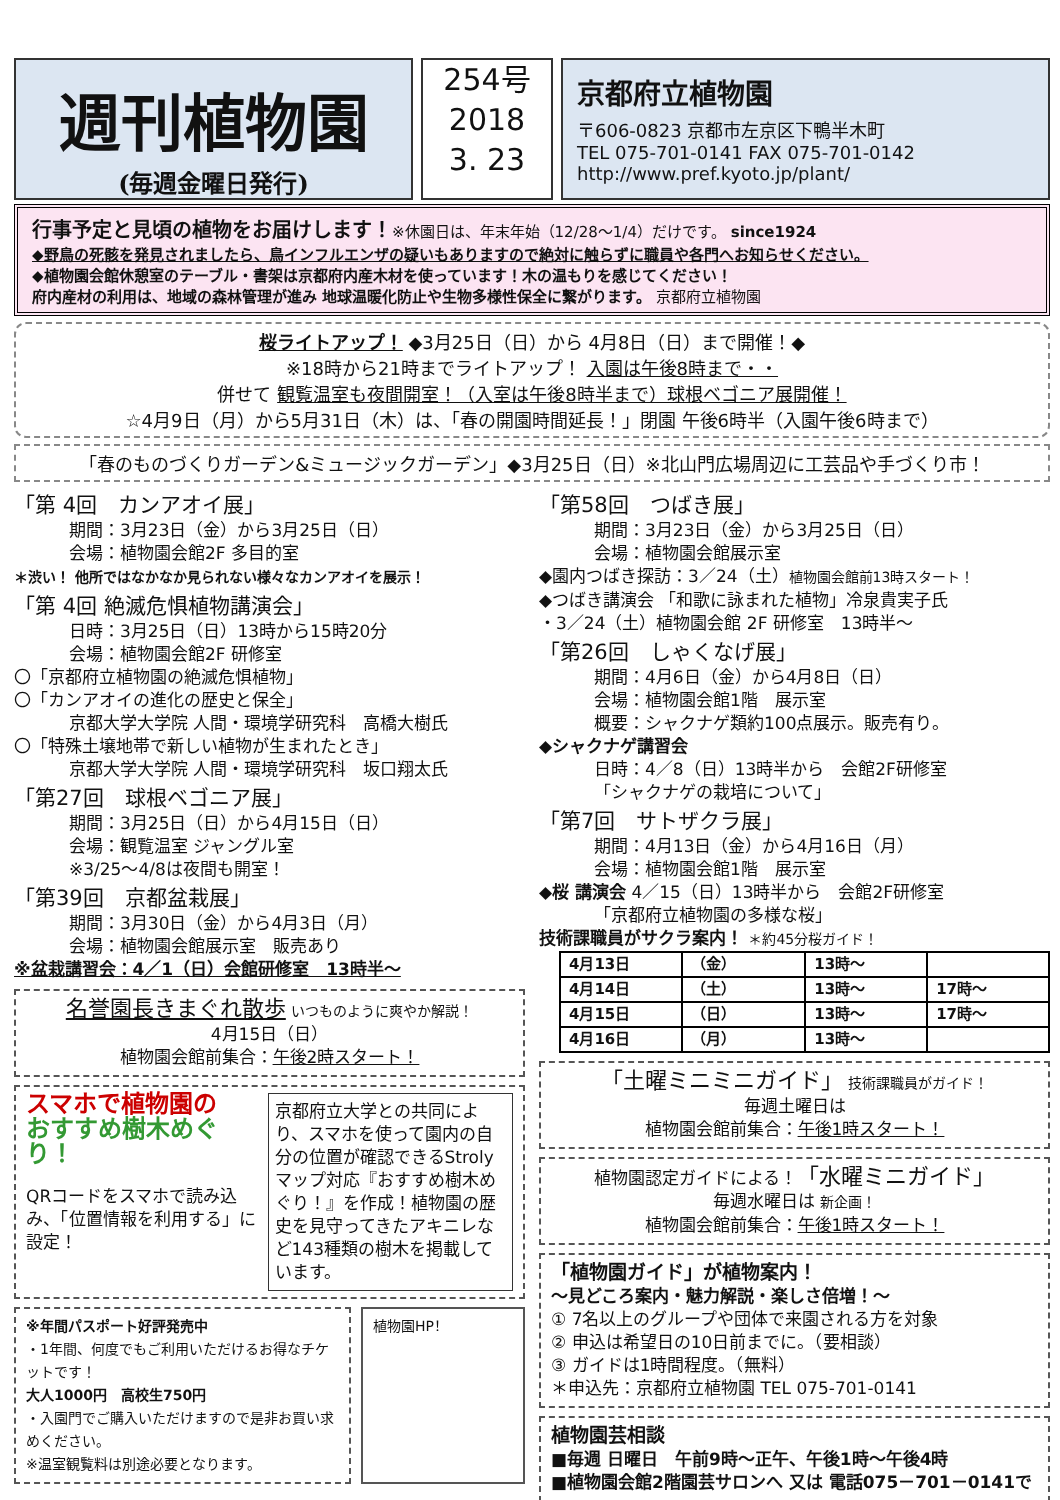週刊植物園
(毎週金曜日発行)
254号
2018
3. 23
京都府立植物園
〒606-0823 京都市左京区下鴨半木町
TEL 075-701-0141 FAX 075-701-0142
http://www.pref.kyoto.jp/plant/
行事予定と見頃の植物をお届けします！※休園日は、年末年始（12/28～1/4）だけです。 since1924
◆野鳥の死骸を発見されましたら、鳥インフルエンザの疑いもありますので絶対に触らずに職員や各門へお知らせください。
◆植物園会館休憩室のテーブル・書架は京都府内産木材を使っています！木の温もりを感じてください！
府内産材の利用は、地域の森林管理が進み 地球温暖化防止や生物多様性保全に繋がります。 京都府立植物園
桜ライトアップ！ ◆3月25日（日）から 4月8日（日）まで開催！◆
※18時から21時までライトアップ！ 入園は午後8時まで・・
併せて 観覧温室も夜間開室！（入室は午後8時半まで）球根ベゴニア展開催！
☆4月9日（月）から5月31日（木）は、「春の開園時間延長！」閉園 午後6時半（入園午後6時まで）
「春のものづくりガーデン&ミュージックガーデン」◆3月25日（日）※北山門広場周辺に工芸品や手づくり市！
「第 4回　カンアオイ展」
期間：3月23日（金）から3月25日（日）
会場：植物園会館2F 多目的室
＊渋い！ 他所ではなかなか見られない様々なカンアオイを展示！
「第 4回 絶滅危惧植物講演会」
日時：3月25日（日）13時から15時20分
会場：植物園会館2F 研修室
〇「京都府立植物園の絶滅危惧植物」
〇「カンアオイの進化の歴史と保全」
京都大学大学院 人間・環境学研究科　高橋大樹氏
〇「特殊土壌地帯で新しい植物が生まれたとき」
京都大学大学院 人間・環境学研究科　坂口翔太氏
「第27回　球根ベゴニア展」
期間：3月25日（日）から4月15日（日）
会場：観覧温室 ジャングル室
※3/25～4/8は夜間も開室！
「第39回　京都盆栽展」
期間：3月30日（金）から4月3日（月）
会場：植物園会館展示室　販売あり
※盆栽講習会：4／1（日）会館研修室　13時半～
名誉園長きまぐれ散歩 いつものように爽やか解説！
4月15日（日）
植物園会館前集合：午後2時スタート！
スマホで植物園の
おすすめ樹木めぐり！
QRコードをスマホで読み込み、「位置情報を利用する」に設定！
京都府立大学との共同により、スマホを使って園内の自分の位置が確認できるStrolyマップ対応『おすすめ樹木めぐり！』を作成！植物園の歴史を見守ってきたアキニレなど143種類の樹木を掲載しています。
※年間パスポート好評発売中
・1年間、何度でもご利用いただけるお得なチケットです！
大人1000円　高校生750円
・入園門でご購入いただけますので是非お買い求めください。
※温室観覧料は別途必要となります。
植物園HP！
「第58回　つばき展」
期間：3月23日（金）から3月25日（日）
会場：植物園会館展示室
◆園内つばき探訪：3／24（土）植物園会館前13時スタート！
◆つばき講演会 「和歌に詠まれた植物」冷泉貴実子氏
・3／24（土）植物園会館 2F 研修室　13時半～
「第26回　しゃくなげ展」
期間：4月6日（金）から4月8日（日）
会場：植物園会館1階　展示室
概要：シャクナゲ類約100点展示。販売有り。
◆シャクナゲ講習会
日時：4／8（日）13時半から　会館2F研修室
「シャクナゲの栽培について」
「第7回　サトザクラ展」
期間：4月13日（金）から4月16日（月）
会場：植物園会館1階　展示室
◆桜 講演会 4／15（日）13時半から　会館2F研修室
「京都府立植物園の多様な桜」
技術課職員がサクラ案内！ ＊約45分桜ガイド！
| 4月13日 | （金） | 13時～ | |
| 4月14日 | （土） | 13時～ | 17時～ |
| 4月15日 | （日） | 13時～ | 17時～ |
| 4月16日 | （月） | 13時～ | |
「土曜ミニミニガイド」 技術課職員がガイド！
毎週土曜日は
植物園会館前集合：午後1時スタート！
植物園認定ガイドによる！「水曜ミニガイド」
毎週水曜日は 新企画！
植物園会館前集合：午後1時スタート！
「植物園ガイド」が植物案内！
～見どころ案内・魅力解説・楽しさ倍増！～
① 7名以上のグループや団体で来園される方を対象
② 申込は希望日の10日前までに。（要相談）
③ ガイドは1時間程度。（無料）
＊申込先：京都府立植物園 TEL 075-701-0141
植物園芸相談
■毎週 日曜日　午前9時～正午、午後1時～午後4時
■植物園会館2階園芸サロンへ 又は 電話075－701－0141で